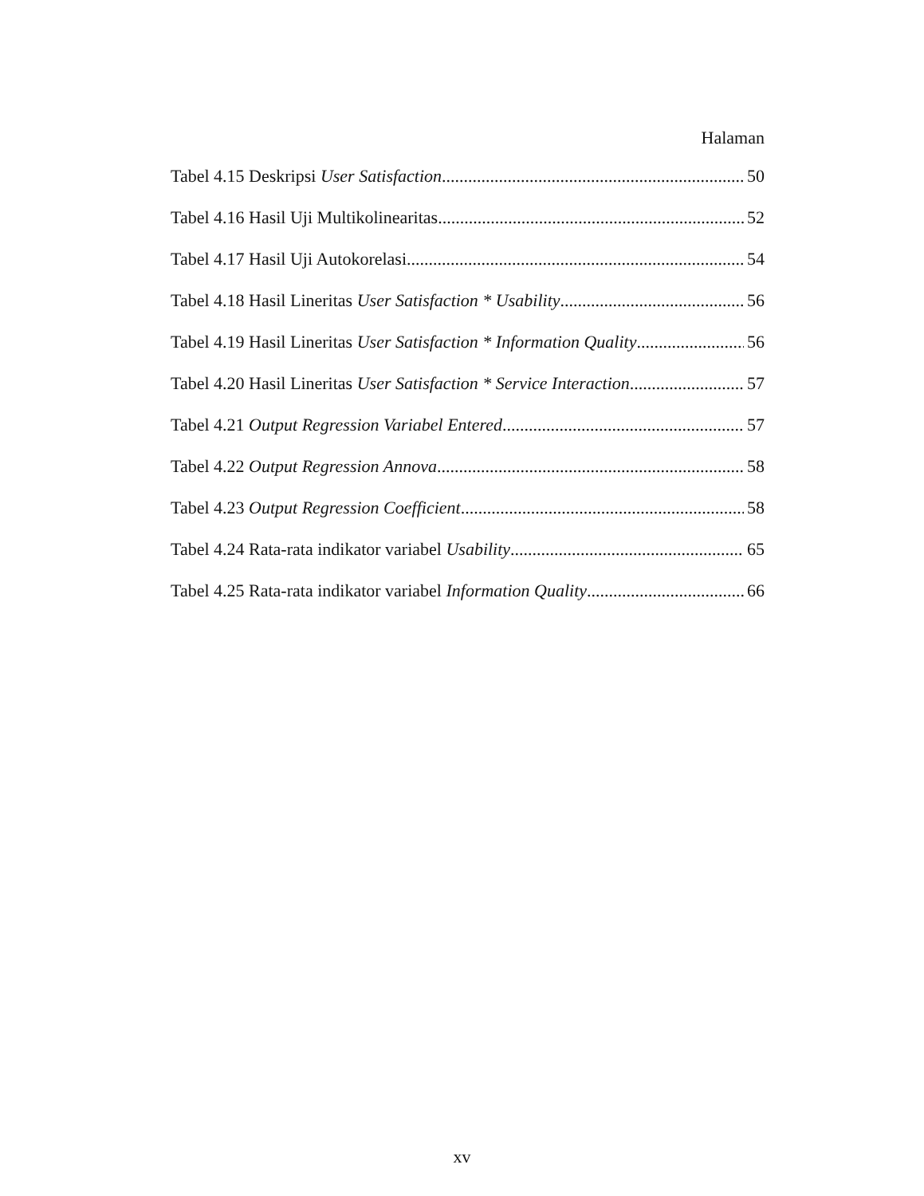Halaman
Tabel 4.15 Deskripsi User Satisfaction 50
Tabel 4.16 Hasil Uji Multikolinearitas 52
Tabel 4.17 Hasil Uji Autokorelasi 54
Tabel 4.18 Hasil Lineritas User Satisfaction * Usability 56
Tabel 4.19 Hasil Lineritas User Satisfaction * Information Quality 56
Tabel 4.20 Hasil Lineritas User Satisfaction * Service Interaction 57
Tabel 4.21 Output Regression Variabel Entered 57
Tabel 4.22 Output Regression Annova 58
Tabel 4.23 Output Regression Coefficient 58
Tabel 4.24 Rata-rata indikator variabel Usability 65
Tabel 4.25 Rata-rata indikator variabel Information Quality 66
xv